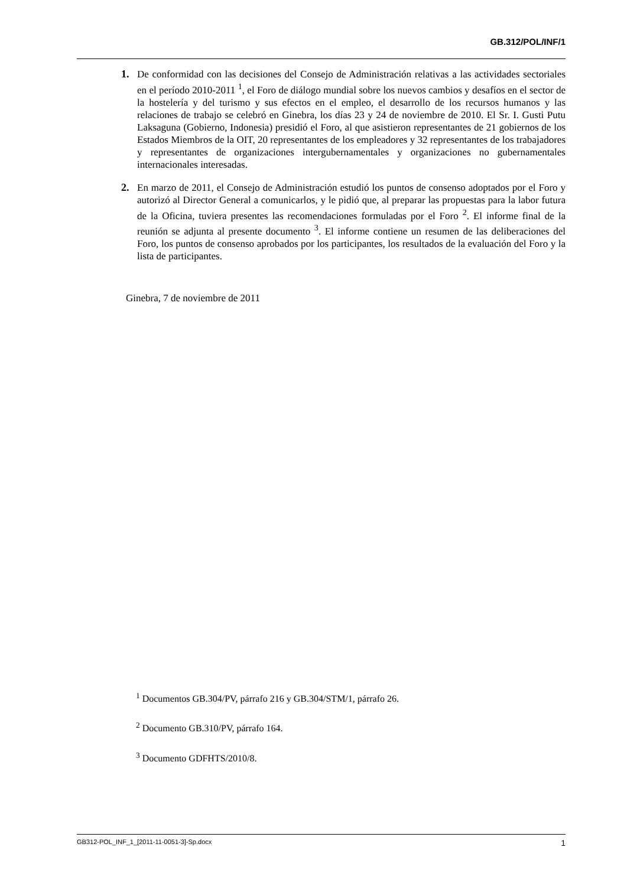GB.312/POL/INF/1
1. De conformidad con las decisiones del Consejo de Administración relativas a las actividades sectoriales en el período 2010-2011 <sup>1</sup>, el Foro de diálogo mundial sobre los nuevos cambios y desafíos en el sector de la hostelería y del turismo y sus efectos en el empleo, el desarrollo de los recursos humanos y las relaciones de trabajo se celebró en Ginebra, los días 23 y 24 de noviembre de 2010. El Sr. I. Gusti Putu Laksaguna (Gobierno, Indonesia) presidió el Foro, al que asistieron representantes de 21 gobiernos de los Estados Miembros de la OIT, 20 representantes de los empleadores y 32 representantes de los trabajadores y representantes de organizaciones intergubernamentales y organizaciones no gubernamentales internacionales interesadas.
2. En marzo de 2011, el Consejo de Administración estudió los puntos de consenso adoptados por el Foro y autorizó al Director General a comunicarlos, y le pidió que, al preparar las propuestas para la labor futura de la Oficina, tuviera presentes las recomendaciones formuladas por el Foro <sup>2</sup>. El informe final de la reunión se adjunta al presente documento <sup>3</sup>. El informe contiene un resumen de las deliberaciones del Foro, los puntos de consenso aprobados por los participantes, los resultados de la evaluación del Foro y la lista de participantes.
Ginebra, 7 de noviembre de 2011
<sup>1</sup> Documentos GB.304/PV, párrafo 216 y GB.304/STM/1, párrafo 26.
<sup>2</sup> Documento GB.310/PV, párrafo 164.
<sup>3</sup> Documento GDFHTS/2010/8.
GB312-POL_INF_1_[2011-11-0051-3]-Sp.docx 1